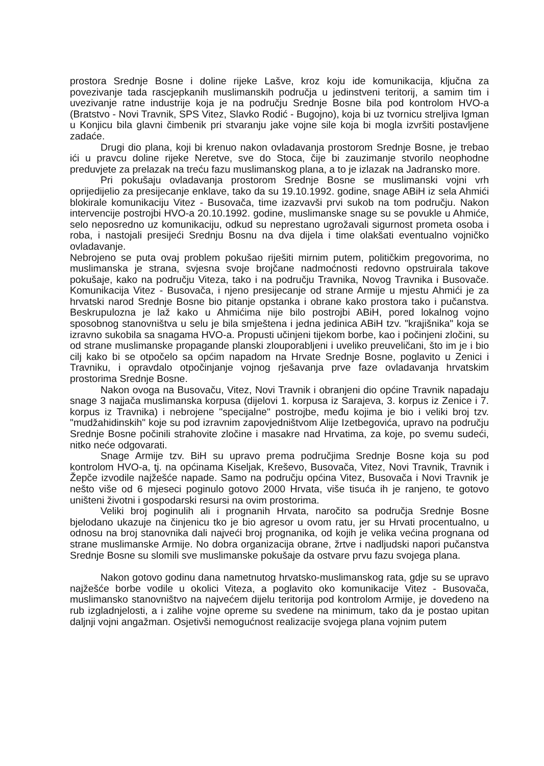prostora Srednje Bosne i doline rijeke Lašve, kroz koju ide komunikacija, ključna za povezivanje tada rascjepkanih muslimanskih područja u jedinstveni teritorij, a samim tim i uvezivanje ratne industrije koja je na području Srednje Bosne bila pod kontrolom HVO-a (Bratstvo - Novi Travnik, SPS Vitez, Slavko Rodić - Bugojno), koja bi uz tvornicu streljiva Igman u Konjicu bila glavni čimbenik pri stvaranju jake vojne sile koja bi mogla izvršiti postavljene zadaće.
Drugi dio plana, koji bi krenuo nakon ovladavanja prostorom Srednje Bosne, je trebao ići u pravcu doline rijeke Neretve, sve do Stoca, čije bi zauzimanje stvorilo neophodne preduvjete za prelazak na treću fazu muslimanskog plana, a to je izlazak na Jadransko more.
Pri pokušaju ovladavanja prostorom Srednje Bosne se muslimanski vojni vrh oprijedijelio za presijecanje enklave, tako da su 19.10.1992. godine, snage ABiH iz sela Ahmići blokirale komunikaciju Vitez - Busovača, time izazvavši prvi sukob na tom području. Nakon intervencije postrojbi HVO-a 20.10.1992. godine, muslimanske snage su se povukle u Ahmiće, selo neposredno uz komunikaciju, odkud su neprestano ugrožavali sigurnost prometa osoba i roba, i nastojali presijeći Srednju Bosnu na dva dijela i time olakšati eventualno vojničko ovladavanje.
Nebrojeno se puta ovaj problem pokušao riješiti mirnim putem, političkim pregovorima, no muslimanska je strana, svjesna svoje brojčane nadmoćnosti redovno opstruirala takove pokušaje, kako na području Viteza, tako i na području Travnika, Novog Travnika i Busovače. Komunikacija Vitez - Busovača, i njeno presijecanje od strane Armije u mjestu Ahmići je za hrvatski narod Srednje Bosne bio pitanje opstanka i obrane kako prostora tako i pučanstva. Beskrupulozna je laž kako u Ahmićima nije bilo postrojbi ABiH, pored lokalnog vojno sposobnog stanovništva u selu je bila smještena i jedna jedinica ABiH tzv. "krajišnika" koja se izravno sukobila sa snagama HVO-a. Propusti učinjeni tijekom borbe, kao i počinjeni zločini, su od strane muslimanske propagande planski zlouporabljeni i uveliko preuveličani, što im je i bio cilj kako bi se otpočelo sa općim napadom na Hrvate Srednje Bosne, poglavito u Zenici i Travniku, i opravdalo otpočinjanje vojnog rješavanja prve faze ovladavanja hrvatskim prostorima Srednje Bosne.
Nakon ovoga na Busovaču, Vitez, Novi Travnik i obranjeni dio općine Travnik napadaju snage 3 najjača muslimanska korpusa (dijelovi 1. korpusa iz Sarajeva, 3. korpus iz Zenice i 7. korpus iz Travnika) i nebrojene "specijalne" postrojbe, među kojima je bio i veliki broj tzv. "mudžahidinskih" koje su pod izravnim zapovjedništvom Alije Izetbegovića, upravo na području Srednje Bosne počinili strahovite zločine i masakre nad Hrvatima, za koje, po svemu sudeći, nitko neće odgovarati.
Snage Armije tzv. BiH su upravo prema područjima Srednje Bosne koja su pod kontrolom HVO-a, tj. na općinama Kiseljak, Kreševo, Busovača, Vitez, Novi Travnik, Travnik i Žepče izvodile najžešće napade. Samo na području općina Vitez, Busovača i Novi Travnik je nešto više od 6 mjeseci poginulo gotovo 2000 Hrvata, više tisuća ih je ranjeno, te gotovo uništeni životni i gospodarski resursi na ovim prostorima.
Veliki broj poginulih ali i prognanih Hrvata, naročito sa područja Srednje Bosne bjelodano ukazuje na činjenicu tko je bio agresor u ovom ratu, jer su Hrvati procentualno, u odnosu na broj stanovnika dali najveći broj prognanika, od kojih je velika većina prognana od strane muslimanske Armije. No dobra organizacija obrane, žrtve i nadljudski napori pučanstva Srednje Bosne su slomili sve muslimanske pokušaje da ostvare prvu fazu svojega plana.
Nakon gotovo godinu dana nametnutog hrvatsko-muslimanskog rata, gdje su se upravo najžešće borbe vodile u okolici Viteza, a poglavito oko komunikacije Vitez - Busovača, muslimansko stanovništvo na najvećem dijelu teritorija pod kontrolom Armije, je dovedeno na rub izgladnjelosti, a i zalihe vojne opreme su svedene na minimum, tako da je postao upitan daljnji vojni angažman. Osjetivši nemogućnost realizacije svojega plana vojnim putem